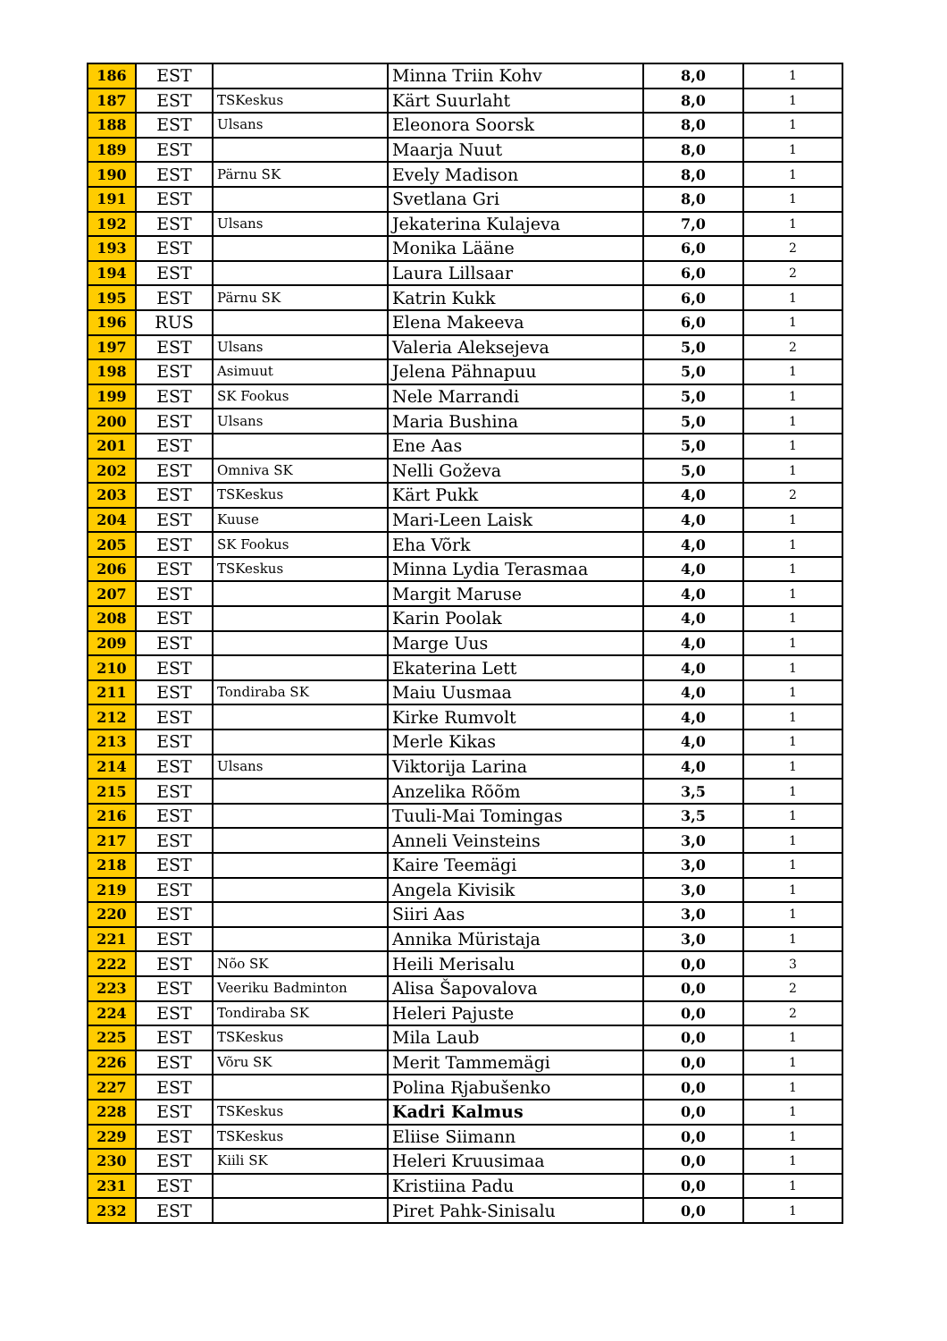| 186 | EST | | Minna Triin Kohv | 8,0 | 1 |
| 187 | EST | TSKeskus | Kärt Suurlaht | 8,0 | 1 |
| 188 | EST | Ulsans | Eleonora Soorsk | 8,0 | 1 |
| 189 | EST | | Maarja Nuut | 8,0 | 1 |
| 190 | EST | Pärnu SK | Evely Madison | 8,0 | 1 |
| 191 | EST | | Svetlana Gri | 8,0 | 1 |
| 192 | EST | Ulsans | Jekaterina Kulajeva | 7,0 | 1 |
| 193 | EST | | Monika Lääne | 6,0 | 2 |
| 194 | EST | | Laura Lillsaar | 6,0 | 2 |
| 195 | EST | Pärnu SK | Katrin Kukk | 6,0 | 1 |
| 196 | RUS | | Elena Makeeva | 6,0 | 1 |
| 197 | EST | Ulsans | Valeria Aleksejeva | 5,0 | 2 |
| 198 | EST | Asimuut | Jelena Pähnapuu | 5,0 | 1 |
| 199 | EST | SK Fookus | Nele Marrandi | 5,0 | 1 |
| 200 | EST | Ulsans | Maria Bushina | 5,0 | 1 |
| 201 | EST | | Ene Aas | 5,0 | 1 |
| 202 | EST | Omniva SK | Nelli Goževa | 5,0 | 1 |
| 203 | EST | TSKeskus | Kärt Pukk | 4,0 | 2 |
| 204 | EST | Kuuse | Mari-Leen Laisk | 4,0 | 1 |
| 205 | EST | SK Fookus | Eha Võrk | 4,0 | 1 |
| 206 | EST | TSKeskus | Minna Lydia Terasmaa | 4,0 | 1 |
| 207 | EST | | Margit Maruse | 4,0 | 1 |
| 208 | EST | | Karin Poolak | 4,0 | 1 |
| 209 | EST | | Marge Uus | 4,0 | 1 |
| 210 | EST | | Ekaterina Lett | 4,0 | 1 |
| 211 | EST | Tondiraba SK | Maiu Uusmaa | 4,0 | 1 |
| 212 | EST | | Kirke Rumvolt | 4,0 | 1 |
| 213 | EST | | Merle Kikas | 4,0 | 1 |
| 214 | EST | Ulsans | Viktorija Larina | 4,0 | 1 |
| 215 | EST | | Anzelika Rõõm | 3,5 | 1 |
| 216 | EST | | Tuuli-Mai Tomingas | 3,5 | 1 |
| 217 | EST | | Anneli Veinsteins | 3,0 | 1 |
| 218 | EST | | Kaire Teemägi | 3,0 | 1 |
| 219 | EST | | Angela Kivisik | 3,0 | 1 |
| 220 | EST | | Siiri Aas | 3,0 | 1 |
| 221 | EST | | Annika Müristaja | 3,0 | 1 |
| 222 | EST | Nõo SK | Heili Merisalu | 0,0 | 3 |
| 223 | EST | Veeriku Badminton | Alisa Šapovalova | 0,0 | 2 |
| 224 | EST | Tondiraba SK | Heleri Pajuste | 0,0 | 2 |
| 225 | EST | TSKeskus | Mila Laub | 0,0 | 1 |
| 226 | EST | Võru SK | Merit Tammemägi | 0,0 | 1 |
| 227 | EST | | Polina Rjabušenko | 0,0 | 1 |
| 228 | EST | TSKeskus | Kadri Kalmus | 0,0 | 1 |
| 229 | EST | TSKeskus | Eliise Siimann | 0,0 | 1 |
| 230 | EST | Kiili SK | Heleri Kruusimaa | 0,0 | 1 |
| 231 | EST | | Kristiina Padu | 0,0 | 1 |
| 232 | EST | | Piret Pahk-Sinisalu | 0,0 | 1 |